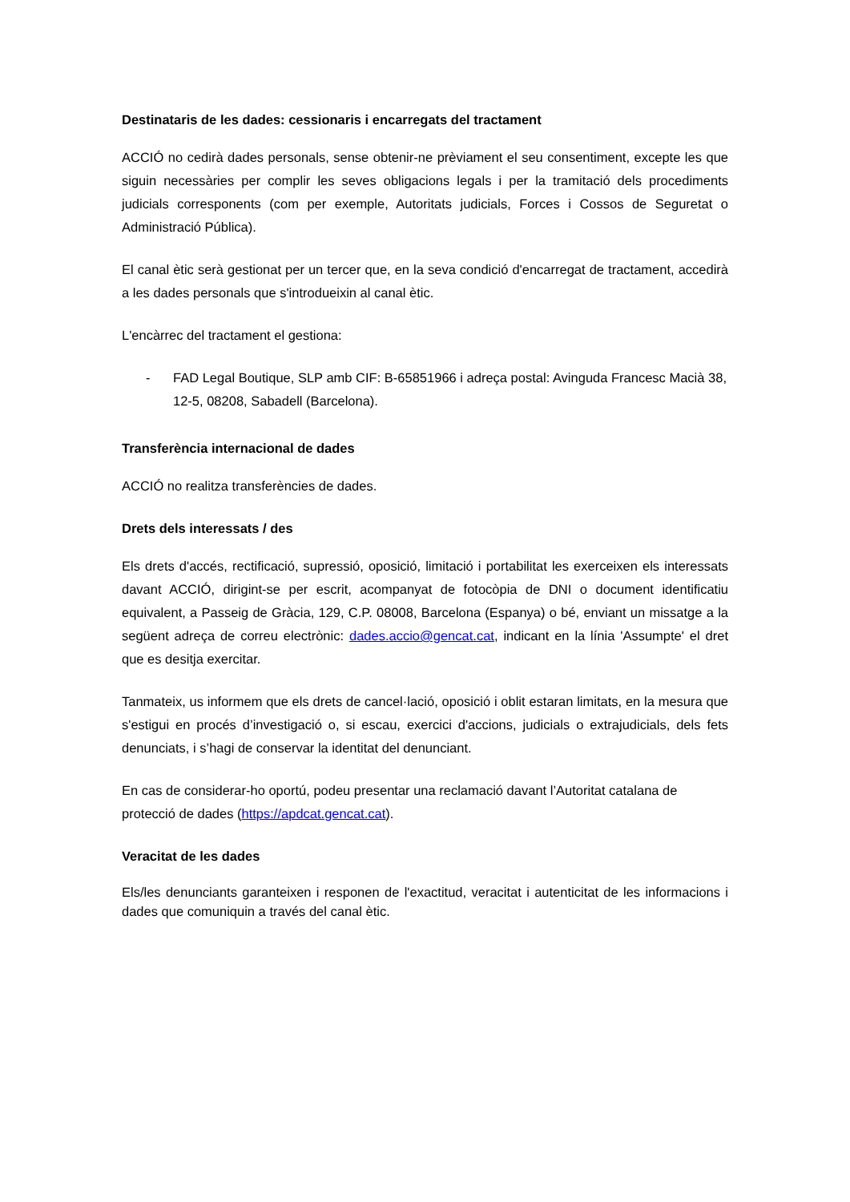Destinataris de les dades: cessionaris i encarregats del tractament
ACCIÓ no cedirà dades personals, sense obtenir-ne prèviament el seu consentiment, excepte les que siguin necessàries per complir les seves obligacions legals i per la tramitació dels procediments judicials corresponents (com per exemple, Autoritats judicials, Forces i Cossos de Seguretat o Administració Pública).
El canal ètic serà gestionat per un tercer que, en la seva condició d'encarregat de tractament, accedirà a les dades personals que s'introdueixin al canal ètic.
L'encàrrec del tractament el gestiona:
- FAD Legal Boutique, SLP amb CIF: B-65851966 i adreça postal: Avinguda Francesc Macià 38, 12-5, 08208, Sabadell (Barcelona).
Transferència internacional de dades
ACCIÓ no realitza transferències de dades.
Drets dels interessats / des
Els drets d'accés, rectificació, supressió, oposició, limitació i portabilitat les exerceixen els interessats davant ACCIÓ, dirigint-se per escrit, acompanyat de fotocòpia de DNI o document identificatiu equivalent, a Passeig de Gràcia, 129, C.P. 08008, Barcelona (Espanya) o bé, enviant un missatge a la següent adreça de correu electrònic: dades.accio@gencat.cat, indicant en la línia 'Assumpte' el dret que es desitja exercitar.
Tanmateix, us informem que els drets de cancel·lació, oposició i oblit estaran limitats, en la mesura que s'estigui en procés d’investigació o, si escau, exercici d'accions, judicials o extrajudicials, dels fets denunciats, i s’hagi de conservar la identitat del denunciant.
En cas de considerar-ho oportú, podeu presentar una reclamació davant l’Autoritat catalana de protecció de dades (https://apdcat.gencat.cat).
Veracitat de les dades
Els/les denunciants garanteixen i responen de l'exactitud, veracitat i autenticitat de les informacions i dades que comuniquin a través del canal ètic.